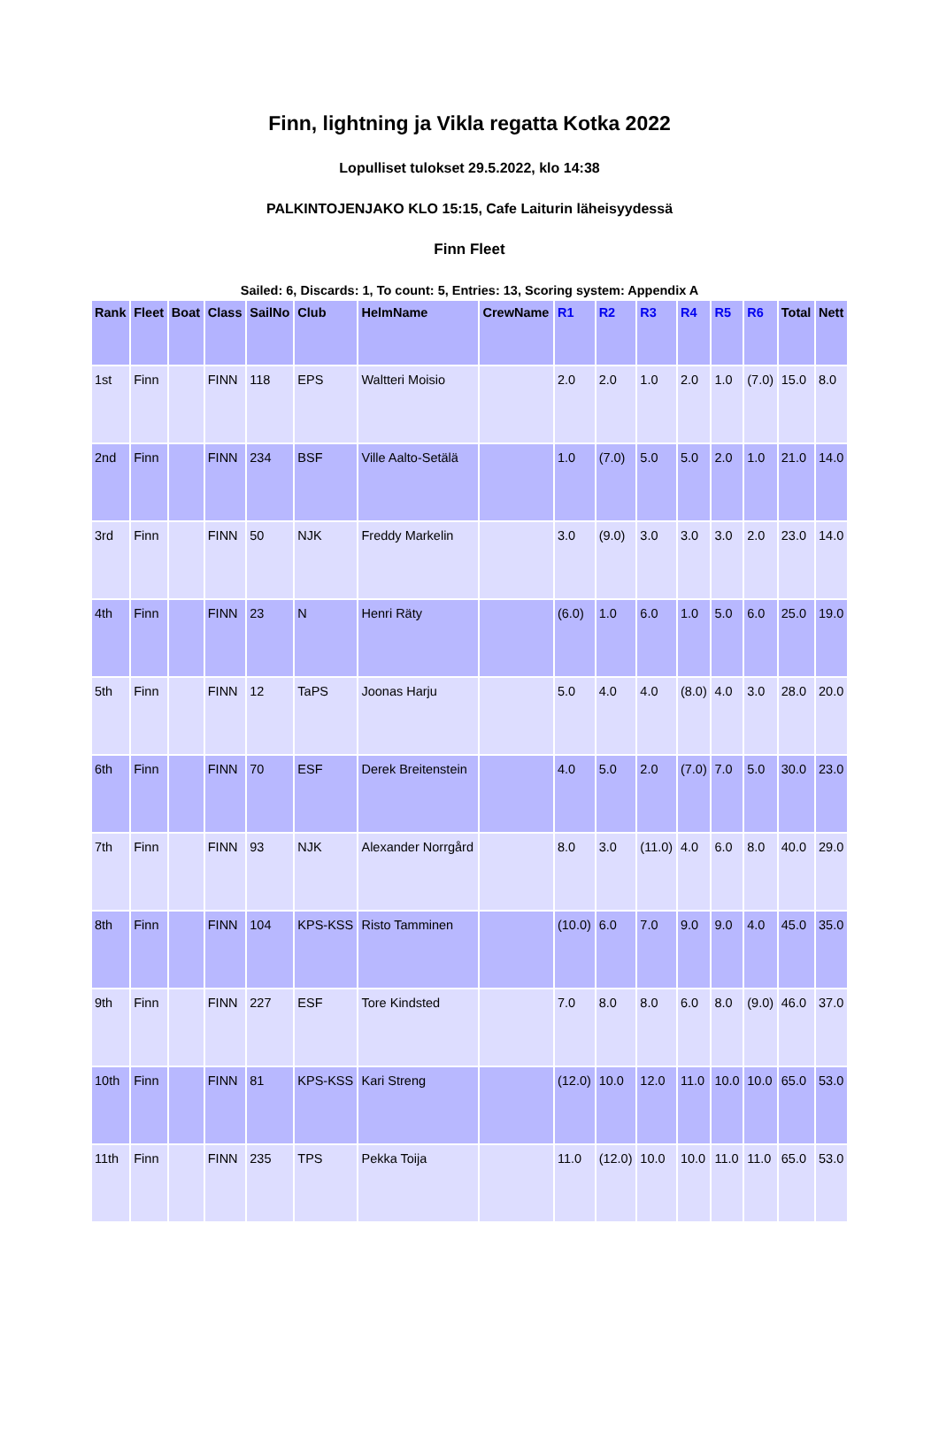Finn, lightning ja Vikla regatta Kotka 2022
Lopulliset tulokset 29.5.2022, klo 14:38
PALKINTOJENJAKO KLO 15:15, Cafe Laiturin läheisyydessä
Finn Fleet
Sailed: 6, Discards: 1, To count: 5, Entries: 13, Scoring system: Appendix A
| Rank | Fleet | Boat | Class | SailNo | Club | HelmName | CrewName | R1 | R2 | R3 | R4 | R5 | R6 | Total | Nett |
| --- | --- | --- | --- | --- | --- | --- | --- | --- | --- | --- | --- | --- | --- | --- | --- |
| 1st | Finn | | FINN | 118 | EPS | Waltteri Moisio | | 2.0 | 2.0 | 1.0 | 2.0 | 1.0 | (7.0) | 15.0 | 8.0 |
| 2nd | Finn | | FINN | 234 | BSF | Ville Aalto-Setälä | | 1.0 | (7.0) | 5.0 | 5.0 | 2.0 | 1.0 | 21.0 | 14.0 |
| 3rd | Finn | | FINN | 50 | NJK | Freddy Markelin | | 3.0 | (9.0) | 3.0 | 3.0 | 3.0 | 2.0 | 23.0 | 14.0 |
| 4th | Finn | | FINN | 23 | N | Henri Räty | | (6.0) | 1.0 | 6.0 | 1.0 | 5.0 | 6.0 | 25.0 | 19.0 |
| 5th | Finn | | FINN | 12 | TaPS | Joonas Harju | | 5.0 | 4.0 | 4.0 | (8.0) | 4.0 | 3.0 | 28.0 | 20.0 |
| 6th | Finn | | FINN | 70 | ESF | Derek Breitenstein | | 4.0 | 5.0 | 2.0 | (7.0) | 7.0 | 5.0 | 30.0 | 23.0 |
| 7th | Finn | | FINN | 93 | NJK | Alexander Norrgård | | 8.0 | 3.0 | (11.0) | 4.0 | 6.0 | 8.0 | 40.0 | 29.0 |
| 8th | Finn | | FINN | 104 | KPS-KSS | Risto Tamminen | | (10.0) | 6.0 | 7.0 | 9.0 | 9.0 | 4.0 | 45.0 | 35.0 |
| 9th | Finn | | FINN | 227 | ESF | Tore Kindsted | | 7.0 | 8.0 | 8.0 | 6.0 | 8.0 | (9.0) | 46.0 | 37.0 |
| 10th | Finn | | FINN | 81 | KPS-KSS | Kari Streng | | (12.0) | 10.0 | 12.0 | 11.0 | 10.0 | 10.0 | 65.0 | 53.0 |
| 11th | Finn | | FINN | 235 | TPS | Pekka Toija | | 11.0 | (12.0) | 10.0 | 10.0 | 11.0 | 11.0 | 65.0 | 53.0 |